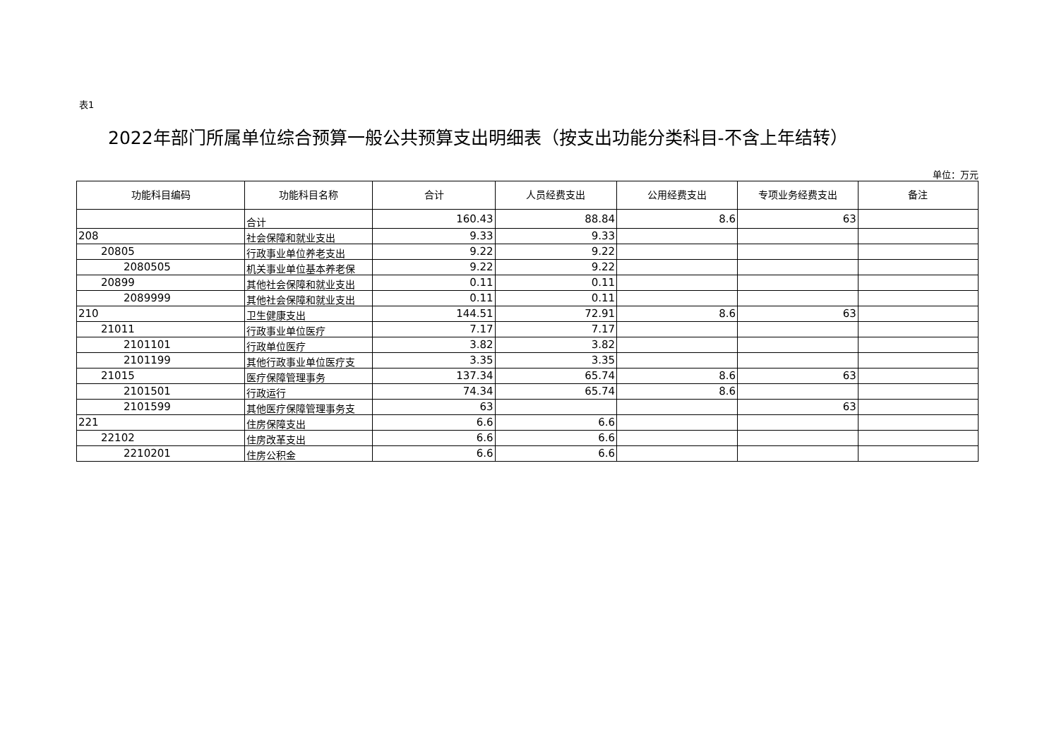表1
2022年部门所属单位综合预算一般公共预算支出明细表（按支出功能分类科目-不含上年结转）
单位：万元
| 功能科目编码 | 功能科目名称 | 合计 | 人员经费支出 | 公用经费支出 | 专项业务经费支出 | 备注 |
| --- | --- | --- | --- | --- | --- | --- |
| | 合计 | 160.43 | 88.84 | 8.6 | 63 | |
| 208 | 社会保障和就业支出 | 9.33 | 9.33 | | | |
| 20805 | 行政事业单位养老支出 | 9.22 | 9.22 | | | |
| 2080505 | 机关事业单位基本养老保 | 9.22 | 9.22 | | | |
| 20899 | 其他社会保障和就业支出 | 0.11 | 0.11 | | | |
| 2089999 | 其他社会保障和就业支出 | 0.11 | 0.11 | | | |
| 210 | 卫生健康支出 | 144.51 | 72.91 | 8.6 | 63 | |
| 21011 | 行政事业单位医疗 | 7.17 | 7.17 | | | |
| 2101101 | 行政单位医疗 | 3.82 | 3.82 | | | |
| 2101199 | 其他行政事业单位医疗支 | 3.35 | 3.35 | | | |
| 21015 | 医疗保障管理事务 | 137.34 | 65.74 | 8.6 | 63 | |
| 2101501 | 行政运行 | 74.34 | 65.74 | 8.6 | | |
| 2101599 | 其他医疗保障管理事务支 | 63 | | | 63 | |
| 221 | 住房保障支出 | 6.6 | 6.6 | | | |
| 22102 | 住房改革支出 | 6.6 | 6.6 | | | |
| 2210201 | 住房公积金 | 6.6 | 6.6 | | | |